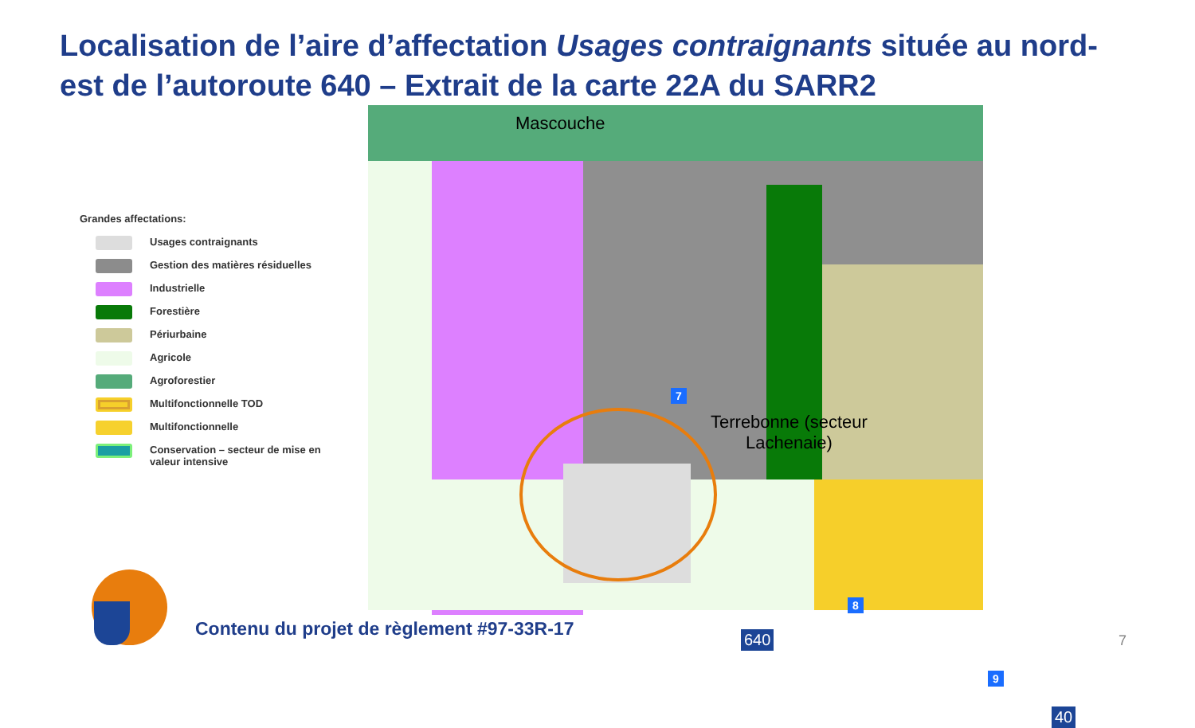Localisation de l’aire d’affectation Usages contraignants située au nord-est de l’autoroute 640 – Extrait de la carte 22A du SARR2
Grandes affectations:
Usages contraignants
Gestion des matières résiduelles
Industrielle
Forestière
Périurbaine
Agricole
Agroforestier
Multifonctionnelle TOD
Multifonctionnelle
Conservation – secteur de mise en
valeur intensive
Mascouche
Terrebonne (secteur
Lachenaie)
7
8
9
640
40
Contenu du projet de règlement #97-33R-17
7